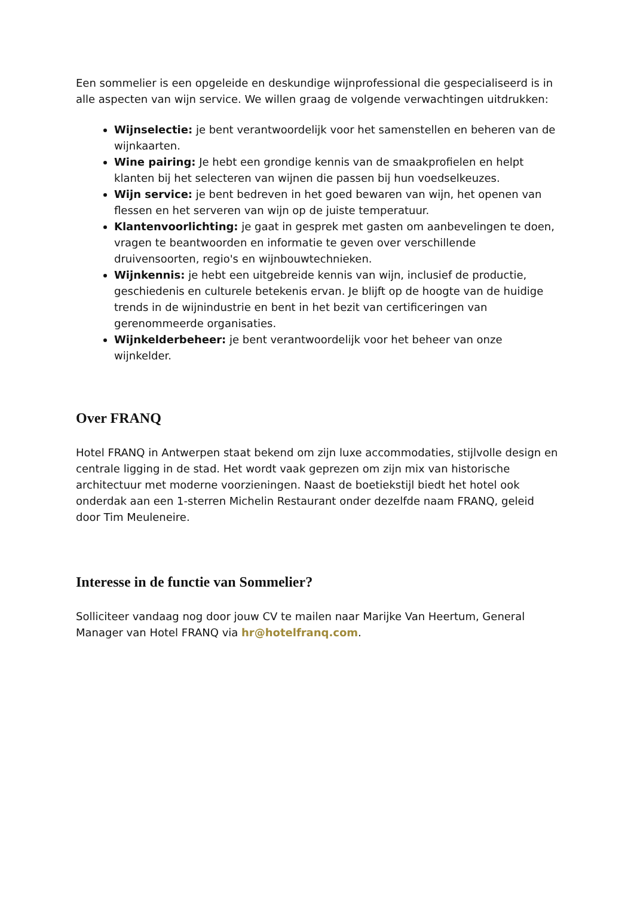Een sommelier is een opgeleide en deskundige wijnprofessional die gespecialiseerd is in alle aspecten van wijn service. We willen graag de volgende verwachtingen uitdrukken:
Wijnselectie: je bent verantwoordelijk voor het samenstellen en beheren van de wijnkaarten.
Wine pairing: Je hebt een grondige kennis van de smaakprofielen en helpt klanten bij het selecteren van wijnen die passen bij hun voedselkeuzes.
Wijn service: je bent bedreven in het goed bewaren van wijn, het openen van flessen en het serveren van wijn op de juiste temperatuur.
Klantenvoorlichting: je gaat in gesprek met gasten om aanbevelingen te doen, vragen te beantwoorden en informatie te geven over verschillende druivensoorten, regio's en wijnbouwtechnieken.
Wijnkennis: je hebt een uitgebreide kennis van wijn, inclusief de productie, geschiedenis en culturele betekenis ervan. Je blijft op de hoogte van de huidige trends in de wijnindustrie en bent in het bezit van certificeringen van gerenommeerde organisaties.
Wijnkelderbeheer: je bent verantwoordelijk voor het beheer van onze wijnkelder.
Over FRANQ
Hotel FRANQ in Antwerpen staat bekend om zijn luxe accommodaties, stijlvolle design en centrale ligging in de stad. Het wordt vaak geprezen om zijn mix van historische architectuur met moderne voorzieningen. Naast de boetiekstijl biedt het hotel ook onderdak aan een 1-sterren Michelin Restaurant onder dezelfde naam FRANQ, geleid door Tim Meuleneire.
Interesse in de functie van Sommelier?
Solliciteer vandaag nog door jouw CV te mailen naar Marijke Van Heertum, General Manager van Hotel FRANQ via hr@hotelfranq.com.